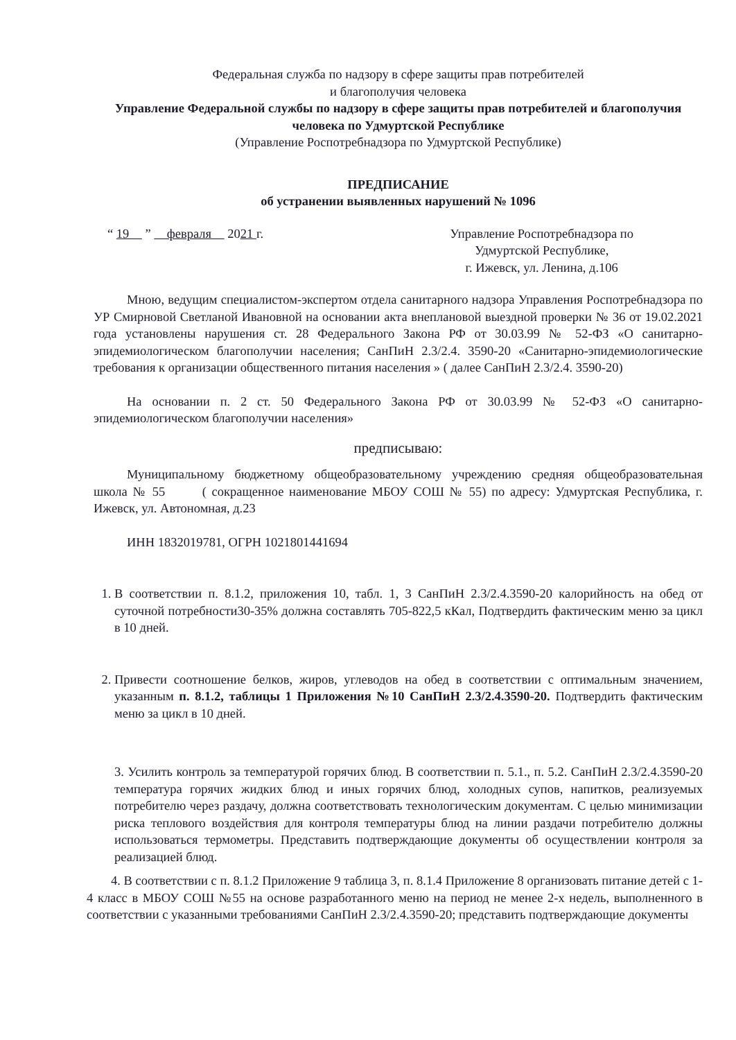Федеральная служба по надзору в сфере защиты прав потребителей
и благополучия человека
Управление Федеральной службы по надзору в сфере защиты прав потребителей и благополучия человека по Удмуртской Республике
(Управление Роспотребнадзора по Удмуртской Республике)
ПРЕДПИСАНИЕ
об устранении выявленных нарушений № 1096
“ 19 ” февраля 2021 г.
Управление Роспотребнадзора по
Удмуртской Республике,
г. Ижевск, ул. Ленина, д.106
Мною, ведущим специалистом-экспертом отдела санитарного надзора Управления Роспотребнадзора по УР Смирновой Светланой Ивановной на основании акта внеплановой выездной проверки № 36 от 19.02.2021 года установлены нарушения ст. 28 Федерального Закона РФ от 30.03.99 № 52-ФЗ «О санитарно-эпидемиологическом благополучии населения; СанПиН 2.3/2.4. 3590-20 «Санитарно-эпидемиологические требования к организации общественного питания населения » ( далее СанПиН 2.3/2.4. 3590-20)
На основании п. 2 ст. 50 Федерального Закона РФ от 30.03.99 № 52-ФЗ «О санитарно-эпидемиологическом благополучии населения»
предписываю:
Муниципальному бюджетному общеобразовательному учреждению средняя общеобразовательная школа № 55 ( сокращенное наименование МБОУ СОШ № 55) по адресу: Удмуртская Республика, г. Ижевск, ул. Автономная, д.23
ИНН 1832019781, ОГРН 1021801441694
1. В соответствии п. 8.1.2, приложения 10, табл. 1, 3 СанПиН 2.3/2.4.3590-20 калорийность на обед от суточной потребности30-35% должна составлять 705-822,5 кКал, Подтвердить фактическим меню за цикл в 10 дней.
2. Привести соотношение белков, жиров, углеводов на обед в соответствии с оптимальным значением, указанным п. 8.1.2, таблицы 1 Приложения №10 СанПиН 2.3/2.4.3590-20. Подтвердить фактическим меню за цикл в 10 дней.
3. Усилить контроль за температурой горячих блюд. В соответствии п. 5.1., п. 5.2. СанПиН 2.3/2.4.3590-20 температура горячих жидких блюд и иных горячих блюд, холодных супов, напитков, реализуемых потребителю через раздачу, должна соответствовать технологическим документам. С целью минимизации риска теплового воздействия для контроля температуры блюд на линии раздачи потребителю должны использоваться термометры. Представить подтверждающие документы об осуществлении контроля за реализацией блюд.
4. В соответствии с п. 8.1.2 Приложение 9 таблица 3, п. 8.1.4 Приложение 8 организовать питание детей с 1-4 класс в МБОУ СОШ №55 на основе разработанного меню на период не менее 2-х недель, выполненного в соответствии с указанными требованиями СанПиН 2.3/2.4.3590-20; представить подтверждающие документы